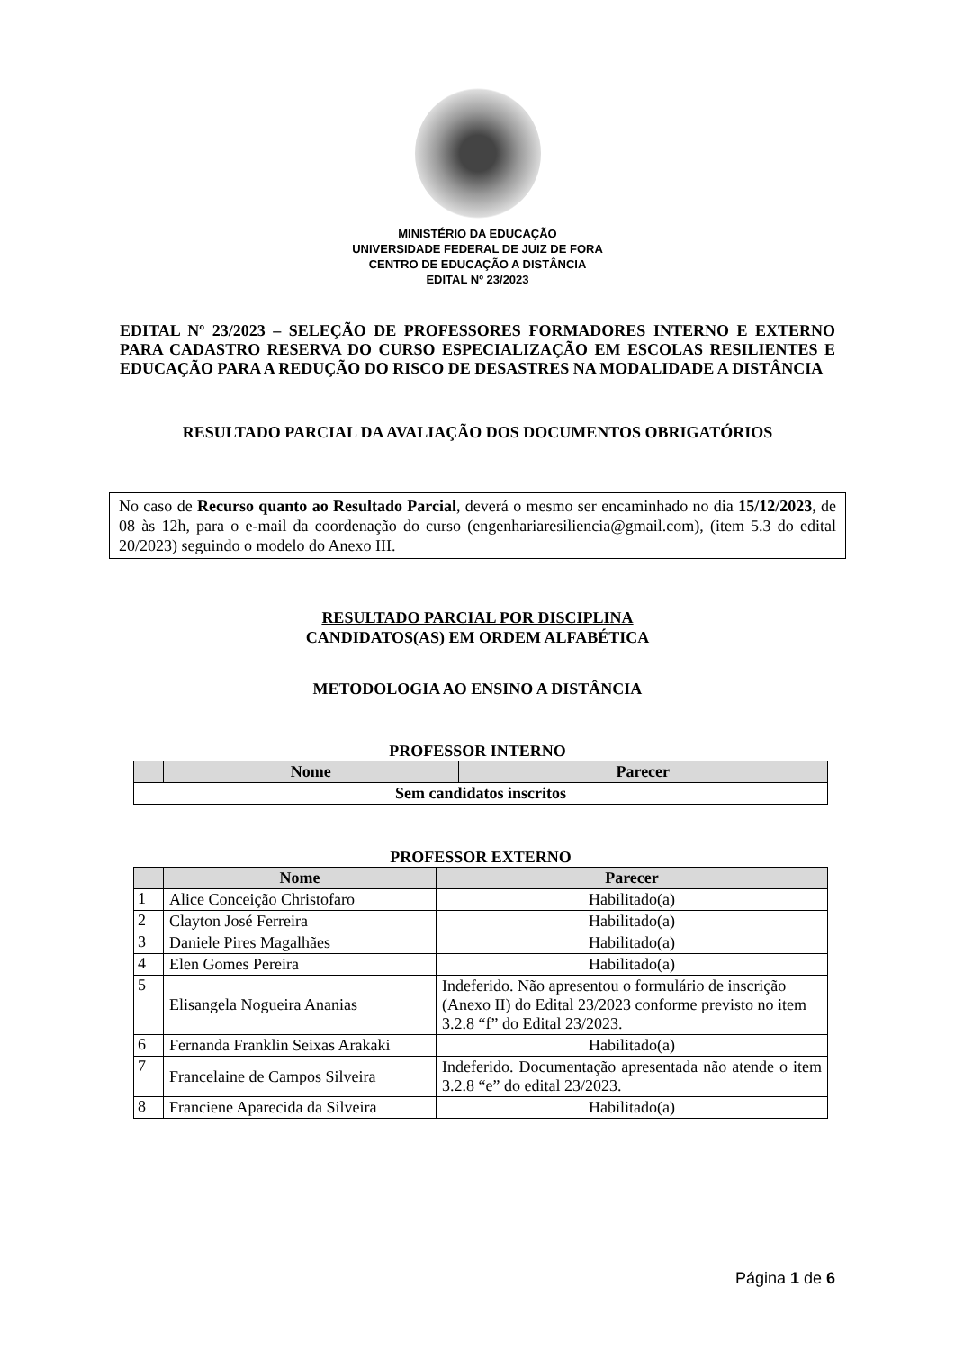MINISTÉRIO DA EDUCAÇÃO
UNIVERSIDADE FEDERAL DE JUIZ DE FORA
CENTRO DE EDUCAÇÃO A DISTÂNCIA
EDITAL Nº 23/2023
EDITAL Nº 23/2023 – SELEÇÃO DE PROFESSORES FORMADORES INTERNO E EXTERNO PARA CADASTRO RESERVA DO CURSO ESPECIALIZAÇÃO EM ESCOLAS RESILIENTES E EDUCAÇÃO PARA A REDUÇÃO DO RISCO DE DESASTRES NA MODALIDADE A DISTÂNCIA
RESULTADO PARCIAL DA AVALIAÇÃO DOS DOCUMENTOS OBRIGATÓRIOS
No caso de Recurso quanto ao Resultado Parcial, deverá o mesmo ser encaminhado no dia 15/12/2023, de 08 às 12h, para o e-mail da coordenação do curso (engenhariaresiliencia@gmail.com), (item 5.3 do edital 20/2023) seguindo o modelo do Anexo III.
RESULTADO PARCIAL POR DISCIPLINA
CANDIDATOS(AS) EM ORDEM ALFABÉTICA
METODOLOGIA AO ENSINO A DISTÂNCIA
PROFESSOR INTERNO
| | Nome | Parecer |
| --- | --- | --- |
| Sem candidatos inscritos | | |
PROFESSOR EXTERNO
| | Nome | Parecer |
| --- | --- | --- |
| 1 | Alice Conceição Christofaro | Habilitado(a) |
| 2 | Clayton José Ferreira | Habilitado(a) |
| 3 | Daniele Pires Magalhães | Habilitado(a) |
| 4 | Elen Gomes Pereira | Habilitado(a) |
| 5 | Elisangela Nogueira Ananias | Indeferido. Não apresentou o formulário de inscrição (Anexo II) do Edital 23/2023 conforme previsto no item 3.2.8 “f” do Edital 23/2023. |
| 6 | Fernanda Franklin Seixas Arakaki | Habilitado(a) |
| 7 | Francelaine de Campos Silveira | Indeferido. Documentação apresentada não atende o item 3.2.8 “e” do edital 23/2023. |
| 8 | Franciene Aparecida da Silveira | Habilitado(a) |
Página 1 de 6